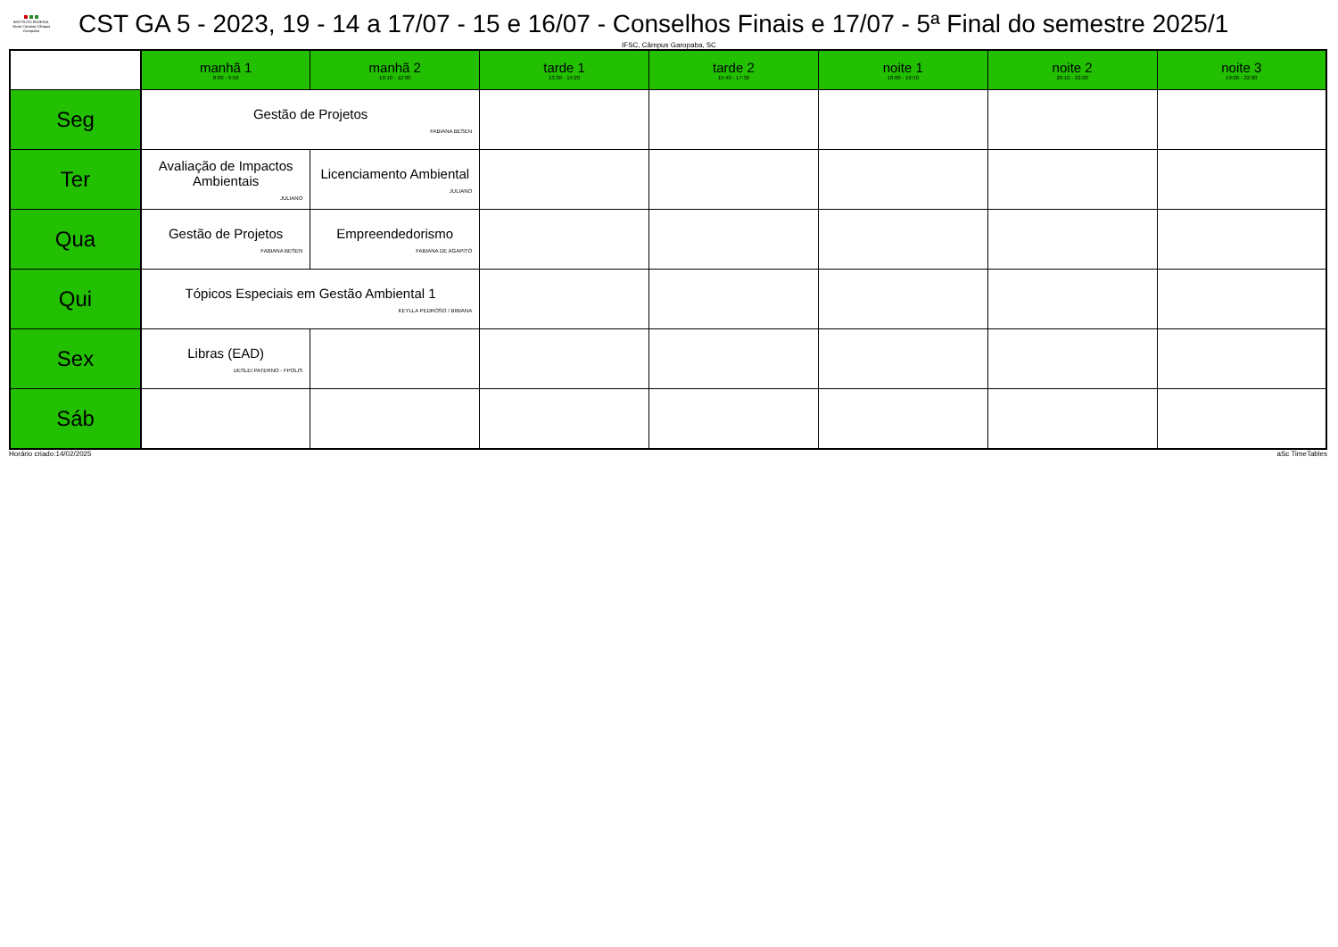INSTITUTO FEDERAL Santa Catarina Câmpus Garopaba
CST GA 5 - 2023, 19 - 14 a 17/07 - 15 e 16/07 - Conselhos Finais e 17/07 - 5ª Final do semestre 2025/1
IFSC, Câmpus Garopaba, SC
| | manhã 1 8:00 - 9:50 | manhã 2 10:10 - 12:00 | tarde 1 13:30 - 15:20 | tarde 2 15:40 - 17:30 | noite 1 18:00 - 19:50 | noite 2 20:10 - 22:00 | noite 3 19:00 - 22:00 |
| --- | --- | --- | --- | --- | --- | --- | --- |
| Seg | Gestão de Projetos FABIANA BESEN | | | | | | |
| Ter | Avaliação de Impactos Ambientais JULIANO | Licenciamento Ambiental JULIANO | | | | | |
| Qua | Gestão de Projetos FABIANA BESEN | Empreendedorismo FABIANA DE AGAPITO | | | | | |
| Qui | Tópicos Especiais em Gestão Ambiental 1 KEYLLA PEDROSO / BIBIANA | | | | | | |
| Sex | Libras (EAD) UESLEI PATERNO - FPOLIS | | | | | | |
| Sáb | | | | | | | |
Horário criado:14/02/2025 aSc TimeTables